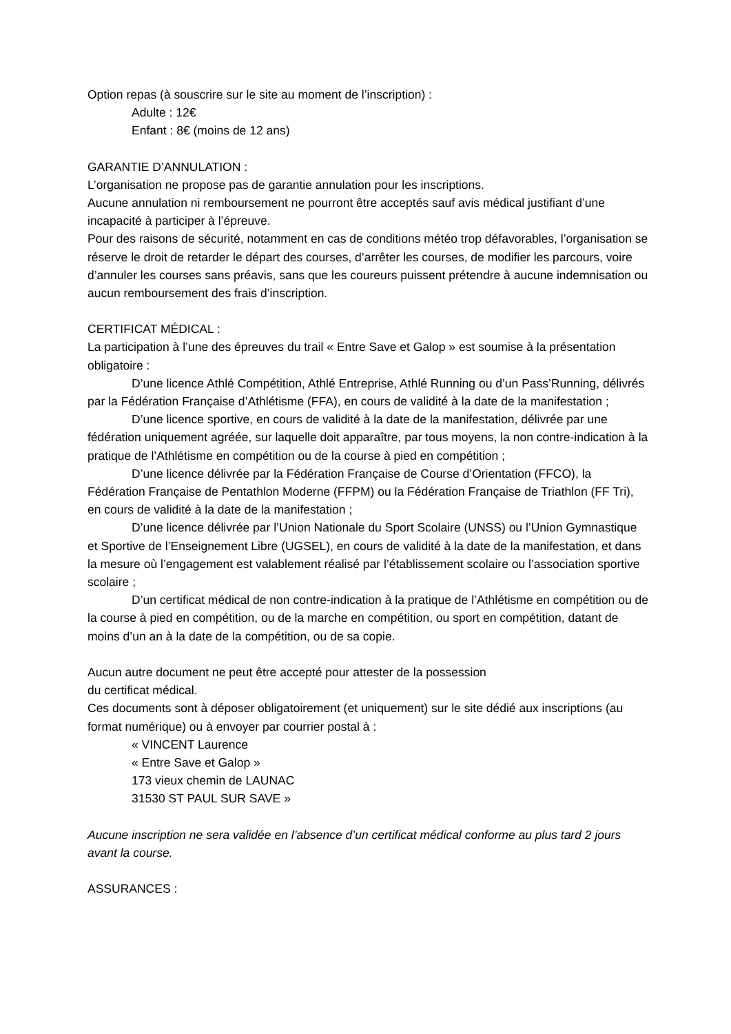Option repas (à souscrire sur le site au moment de l’inscription) :
Adulte : 12€
Enfant : 8€ (moins de 12 ans)
GARANTIE D’ANNULATION :
L’organisation ne propose pas de garantie annulation pour les inscriptions.
Aucune annulation ni remboursement ne pourront être acceptés sauf avis médical justifiant d’une incapacité à participer à l’épreuve.
Pour des raisons de sécurité, notamment en cas de conditions météo trop défavorables, l’organisation se réserve le droit de retarder le départ des courses, d’arrêter les courses, de modifier les parcours, voire d’annuler les courses sans préavis, sans que les coureurs puissent prétendre à aucune indemnisation ou aucun remboursement des frais d’inscription.
CERTIFICAT MÉDICAL :
La participation à l’une des épreuves du trail « Entre Save et Galop » est soumise à la présentation obligatoire :
D’une licence Athlé Compétition, Athlé Entreprise, Athlé Running ou d’un Pass’Running, délivrés par la Fédération Française d’Athlétisme (FFA), en cours de validité à la date de la manifestation ;
D’une licence sportive, en cours de validité à la date de la manifestation, délivrée par une fédération uniquement agréée, sur laquelle doit apparaître, par tous moyens, la non contre-indication à la pratique de l’Athlétisme en compétition ou de la course à pied en compétition ;
D’une licence délivrée par la Fédération Française de Course d’Orientation (FFCO), la Fédération Française de Pentathlon Moderne (FFPM) ou la Fédération Française de Triathlon (FF Tri), en cours de validité à la date de la manifestation ;
D’une licence délivrée par l’Union Nationale du Sport Scolaire (UNSS) ou l’Union Gymnastique et Sportive de l’Enseignement Libre (UGSEL), en cours de validité à la date de la manifestation, et dans la mesure où l’engagement est valablement réalisé par l’établissement scolaire ou l’association sportive scolaire ;
D’un certificat médical de non contre-indication à la pratique de l’Athlétisme en compétition ou de la course à pied en compétition, ou de la marche en compétition, ou sport en compétition, datant de moins d’un an à la date de la compétition, ou de sa copie.
Aucun autre document ne peut être accepté pour attester de la possession
du certificat médical.
Ces documents sont à déposer obligatoirement (et uniquement) sur le site dédié aux inscriptions (au format numérique) ou à envoyer par courrier postal à :
« VINCENT Laurence
« Entre Save et Galop »
173 vieux chemin de LAUNAC
31530 ST PAUL SUR SAVE »
Aucune inscription ne sera validée en l’absence d’un certificat médical conforme au plus tard 2 jours avant la course.
ASSURANCES :